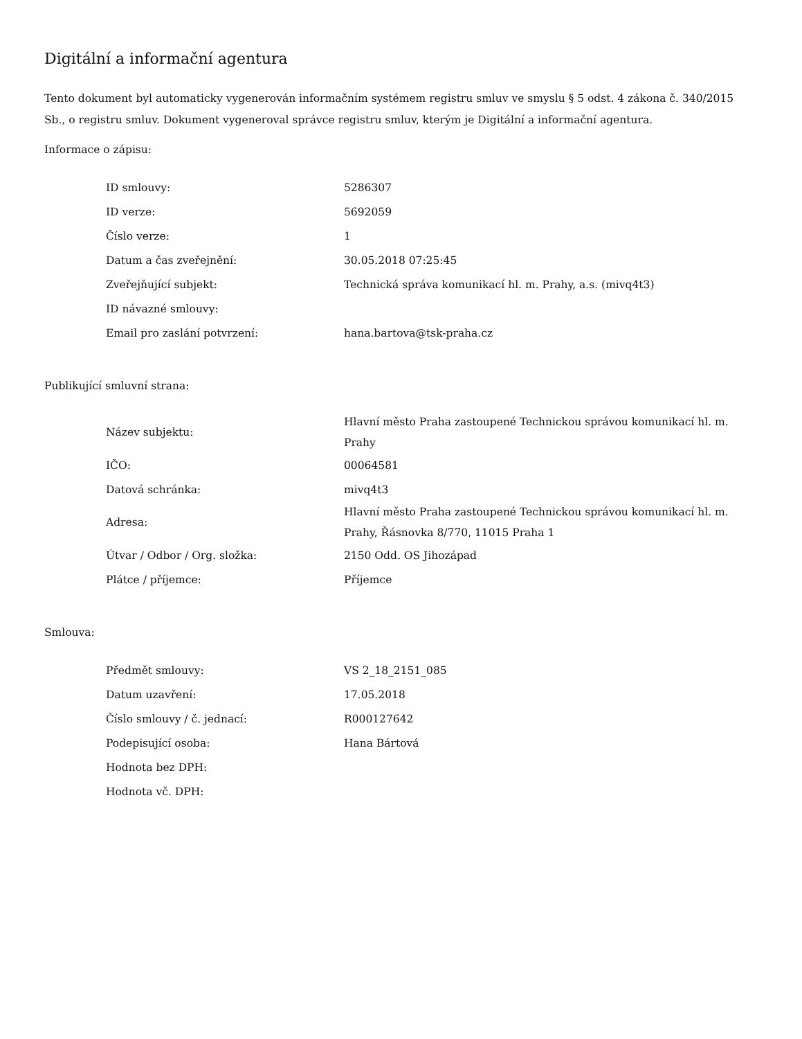Digitální a informační agentura
Tento dokument byl automaticky vygenerován informačním systémem registru smluv ve smyslu § 5 odst. 4 zákona č. 340/2015 Sb., o registru smluv. Dokument vygeneroval správce registru smluv, kterým je Digitální a informační agentura.
Informace o zápisu:
| ID smlouvy: | 5286307 |
| ID verze: | 5692059 |
| Číslo verze: | 1 |
| Datum a čas zveřejnění: | 30.05.2018 07:25:45 |
| Zveřejňující subjekt: | Technická správa komunikací hl. m. Prahy, a.s. (mivq4t3) |
| ID návazné smlouvy: | |
| Email pro zaslání potvrzení: | hana.bartova@tsk-praha.cz |
Publikující smluvní strana:
| Název subjektu: | Hlavní město Praha zastoupené Technickou správou komunikací hl. m. Prahy |
| IČO: | 00064581 |
| Datová schránka: | mivq4t3 |
| Adresa: | Hlavní město Praha zastoupené Technickou správou komunikací hl. m. Prahy, Řásnovka 8/770, 11015 Praha 1 |
| Útvar / Odbor / Org. složka: | 2150 Odd. OS Jihozápad |
| Plátce / příjemce: | Příjemce |
Smlouva:
| Předmět smlouvy: | VS 2_18_2151_085 |
| Datum uzavření: | 17.05.2018 |
| Číslo smlouvy / č. jednací: | R000127642 |
| Podepisující osoba: | Hana Bártová |
| Hodnota bez DPH: | |
| Hodnota vč. DPH: | |